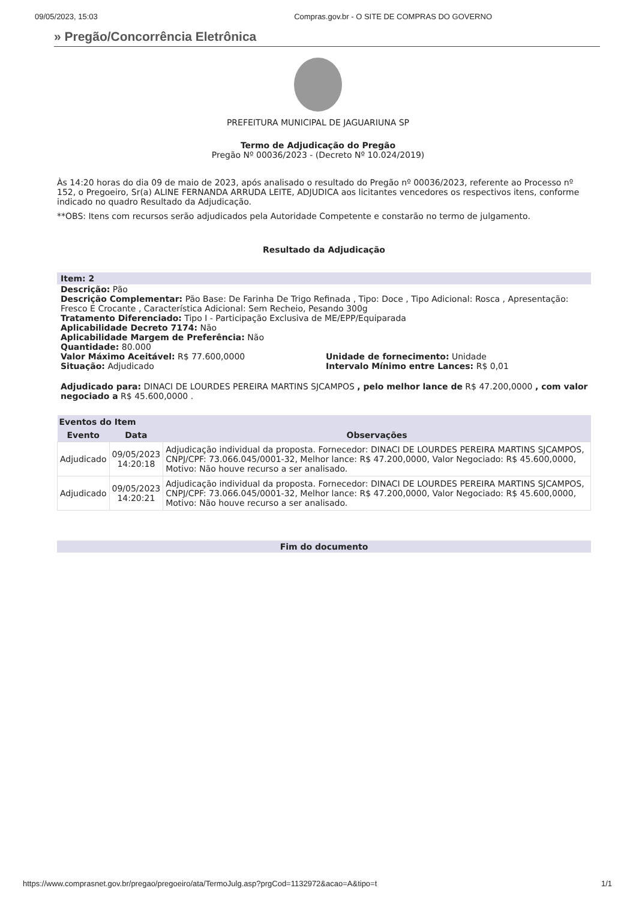09/05/2023, 15:03 Compras.gov.br - O SITE DE COMPRAS DO GOVERNO
» Pregão/Concorrência Eletrônica
PREFEITURA MUNICIPAL DE JAGUARIUNA SP
Termo de Adjudicação do Pregão
Pregão Nº 00036/2023 - (Decreto Nº 10.024/2019)
Às 14:20 horas do dia 09 de maio de 2023, após analisado o resultado do Pregão nº 00036/2023, referente ao Processo nº 152, o Pregoeiro, Sr(a) ALINE FERNANDA ARRUDA LEITE, ADJUDICA aos licitantes vencedores os respectivos itens, conforme indicado no quadro Resultado da Adjudicação.
**OBS: Itens com recursos serão adjudicados pela Autoridade Competente e constarão no termo de julgamento.
Resultado da Adjudicação
Item: 2
Descrição: Pão
Descrição Complementar: Pão Base: De Farinha De Trigo Refinada , Tipo: Doce , Tipo Adicional: Rosca , Apresentação: Fresco E Crocante , Característica Adicional: Sem Recheio, Pesando 300g
Tratamento Diferenciado: Tipo I - Participação Exclusiva de ME/EPP/Equiparada
Aplicabilidade Decreto 7174: Não
Aplicabilidade Margem de Preferência: Não
Quantidade: 80.000
Valor Máximo Aceitável: R$ 77.600,0000
Situação: Adjudicado
Unidade de fornecimento: Unidade
Intervalo Mínimo entre Lances: R$ 0,01
Adjudicado para: DINACI DE LOURDES PEREIRA MARTINS SJCAMPOS , pelo melhor lance de R$ 47.200,0000 , com valor negociado a R$ 45.600,0000 .
| Eventos do Item | | |
| --- | --- | --- |
| Evento | Data | Observações |
| Adjudicado | 09/05/2023 14:20:18 | Adjudicação individual da proposta. Fornecedor: DINACI DE LOURDES PEREIRA MARTINS SJCAMPOS, CNPJ/CPF: 73.066.045/0001-32, Melhor lance: R$ 47.200,0000, Valor Negociado: R$ 45.600,0000, Motivo: Não houve recurso a ser analisado. |
| Adjudicado | 09/05/2023 14:20:21 | Adjudicação individual da proposta. Fornecedor: DINACI DE LOURDES PEREIRA MARTINS SJCAMPOS, CNPJ/CPF: 73.066.045/0001-32, Melhor lance: R$ 47.200,0000, Valor Negociado: R$ 45.600,0000, Motivo: Não houve recurso a ser analisado. |
Fim do documento
https://www.comprasnet.gov.br/pregao/pregoeiro/ata/TermoJulg.asp?prgCod=1132972&acao=A&tipo=t 1/1